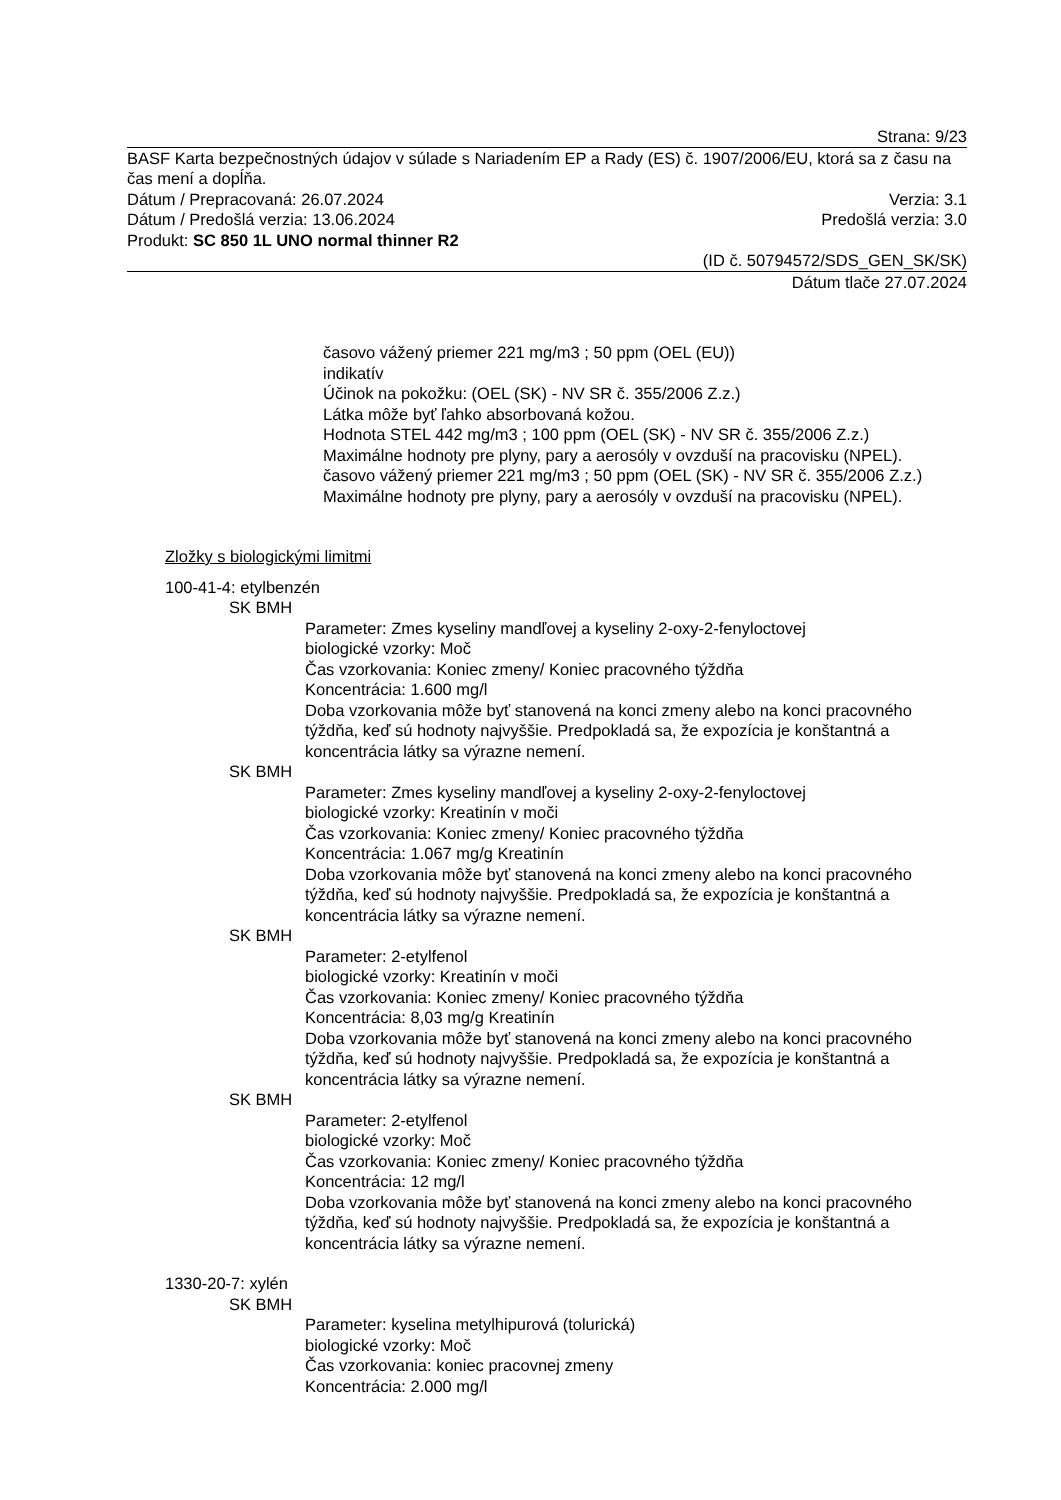Strana: 9/23
BASF Karta bezpečnostných údajov v súlade s Nariadením EP a Rady (ES) č. 1907/2006/EU, ktorá sa z času na čas mení a dopĺňa.
Dátum / Prepracovaná: 26.07.2024 Verzia: 3.1
Dátum / Predošlá verzia: 13.06.2024 Predošlá verzia: 3.0
Produkt: SC 850 1L UNO normal thinner R2
(ID č. 50794572/SDS_GEN_SK/SK)
Dátum tlače 27.07.2024
časovo vážený priemer 221 mg/m3 ; 50 ppm (OEL (EU))
indikatív
Účinok na pokožku: (OEL (SK) - NV SR č. 355/2006 Z.z.)
Látka môže byť ľahko absorbovaná kožou.
Hodnota STEL 442 mg/m3 ; 100 ppm (OEL (SK) - NV SR č. 355/2006 Z.z.)
Maximálne hodnoty pre plyny, pary a aerosóly v ovzduší na pracovisku (NPEL).
časovo vážený priemer 221 mg/m3 ; 50 ppm (OEL (SK) - NV SR č. 355/2006 Z.z.)
Maximálne hodnoty pre plyny, pary a aerosóly v ovzduší na pracovisku (NPEL).
Zložky s biologickými limitmi
100-41-4: etylbenzén
SK BMH
Parameter: Zmes kyseliny mandľovej a kyseliny 2-oxy-2-fenyloctovej
biologické vzorky: Moč
Čas vzorkovania: Koniec zmeny/ Koniec pracovného týždňa
Koncentrácia: 1.600 mg/l
Doba vzorkovania môže byť stanovená na konci zmeny alebo na konci pracovného týždňa, keď sú hodnoty najvyššie. Predpokladá sa, že expozícia je konštantná a koncentrácia látky sa výrazne nemení.
SK BMH
Parameter: Zmes kyseliny mandľovej a kyseliny 2-oxy-2-fenyloctovej
biologické vzorky: Kreatinín v moči
Čas vzorkovania: Koniec zmeny/ Koniec pracovného týždňa
Koncentrácia: 1.067 mg/g Kreatinín
Doba vzorkovania môže byť stanovená na konci zmeny alebo na konci pracovného týždňa, keď sú hodnoty najvyššie. Predpokladá sa, že expozícia je konštantná a koncentrácia látky sa výrazne nemení.
SK BMH
Parameter: 2-etylfenol
biologické vzorky: Kreatinín v moči
Čas vzorkovania: Koniec zmeny/ Koniec pracovného týždňa
Koncentrácia: 8,03 mg/g Kreatinín
Doba vzorkovania môže byť stanovená na konci zmeny alebo na konci pracovného týždňa, keď sú hodnoty najvyššie. Predpokladá sa, že expozícia je konštantná a koncentrácia látky sa výrazne nemení.
SK BMH
Parameter: 2-etylfenol
biologické vzorky: Moč
Čas vzorkovania: Koniec zmeny/ Koniec pracovného týždňa
Koncentrácia: 12 mg/l
Doba vzorkovania môže byť stanovená na konci zmeny alebo na konci pracovného týždňa, keď sú hodnoty najvyššie. Predpokladá sa, že expozícia je konštantná a koncentrácia látky sa výrazne nemení.
1330-20-7: xylén
SK BMH
Parameter: kyselina metylhipurová (tolurická)
biologické vzorky: Moč
Čas vzorkovania: koniec pracovnej zmeny
Koncentrácia: 2.000 mg/l